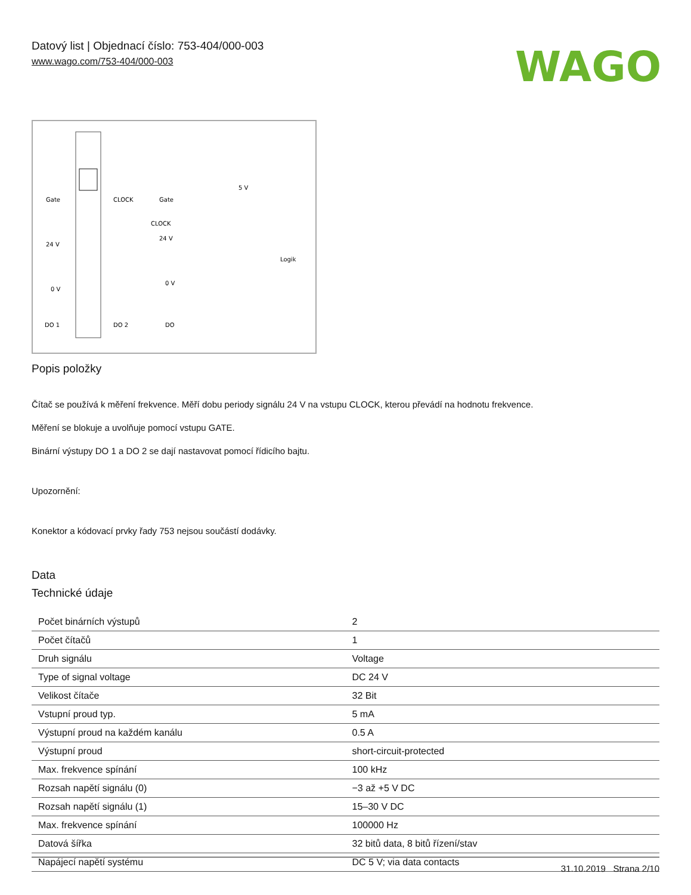Datový list | Objednací číslo: 753-404/000-003
www.wago.com/753-404/000-003
WAGO
Gate
CLOCK
24 V
0 V
DO 1
DO 2
Gate
CLOCK
24 V
0 V
DO
5 V
Logik
Popis položky
Čítač se používá k měření frekvence. Měří dobu periody signálu 24 V na vstupu CLOCK, kterou převádí na hodnotu frekvence.
Měření se blokuje a uvolňuje pomocí vstupu GATE.
Binární výstupy DO 1 a DO 2 se dají nastavovat pomocí řídicího bajtu.
Upozornění:
Konektor a kódovací prvky řady 753 nejsou součástí dodávky.
Data
Technické údaje
| Počet binárních výstupů | 2 |
| Počet čítačů | 1 |
| Druh signálu | Voltage |
| Type of signal voltage | DC 24 V |
| Velikost čítače | 32 Bit |
| Vstupní proud typ. | 5 mA |
| Výstupní proud na každém kanálu | 0.5 A |
| Výstupní proud | short-circuit-protected |
| Max. frekvence spínání | 100 kHz |
| Rozsah napětí signálu (0) | −3 až +5 V DC |
| Rozsah napětí signálu (1) | 15–30 V DC |
| Max. frekvence spínání | 100000 Hz |
| Datová šířka | 32 bitů data, 8 bitů řízení/stav |
| Napájecí napětí systému | DC 5 V; via data contacts |
31.10.2019 Strana 2/10